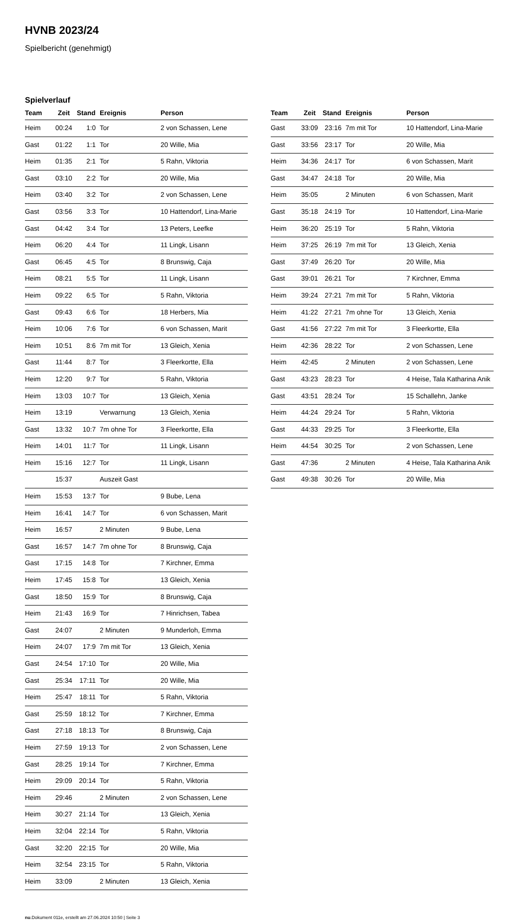HVNB 2023/24
Spielbericht (genehmigt)
Spielverlauf
| Team | Zeit | Stand | Ereignis | Person |
| --- | --- | --- | --- | --- |
| Heim | 00:24 | 1:0 | Tor | 2 von Schassen, Lene |
| Gast | 01:22 | 1:1 | Tor | 20 Wille, Mia |
| Heim | 01:35 | 2:1 | Tor | 5 Rahn, Viktoria |
| Gast | 03:10 | 2:2 | Tor | 20 Wille, Mia |
| Heim | 03:40 | 3:2 | Tor | 2 von Schassen, Lene |
| Gast | 03:56 | 3:3 | Tor | 10 Hattendorf, Lina-Marie |
| Gast | 04:42 | 3:4 | Tor | 13 Peters, Leefke |
| Heim | 06:20 | 4:4 | Tor | 11 Lingk, Lisann |
| Gast | 06:45 | 4:5 | Tor | 8 Brunswig, Caja |
| Heim | 08:21 | 5:5 | Tor | 11 Lingk, Lisann |
| Heim | 09:22 | 6:5 | Tor | 5 Rahn, Viktoria |
| Gast | 09:43 | 6:6 | Tor | 18 Herbers, Mia |
| Heim | 10:06 | 7:6 | Tor | 6 von Schassen, Marit |
| Heim | 10:51 | 8:6 | 7m mit Tor | 13 Gleich, Xenia |
| Gast | 11:44 | 8:7 | Tor | 3 Fleerkortte, Ella |
| Heim | 12:20 | 9:7 | Tor | 5 Rahn, Viktoria |
| Heim | 13:03 | 10:7 | Tor | 13 Gleich, Xenia |
| Heim | 13:19 | | Verwarnung | 13 Gleich, Xenia |
| Gast | 13:32 | 10:7 | 7m ohne Tor | 3 Fleerkortte, Ella |
| Heim | 14:01 | 11:7 | Tor | 11 Lingk, Lisann |
| Heim | 15:16 | 12:7 | Tor | 11 Lingk, Lisann |
| | 15:37 | | Auszeit Gast | |
| Heim | 15:53 | 13:7 | Tor | 9 Bube, Lena |
| Heim | 16:41 | 14:7 | Tor | 6 von Schassen, Marit |
| Heim | 16:57 | | 2 Minuten | 9 Bube, Lena |
| Gast | 16:57 | 14:7 | 7m ohne Tor | 8 Brunswig, Caja |
| Gast | 17:15 | 14:8 | Tor | 7 Kirchner, Emma |
| Heim | 17:45 | 15:8 | Tor | 13 Gleich, Xenia |
| Gast | 18:50 | 15:9 | Tor | 8 Brunswig, Caja |
| Heim | 21:43 | 16:9 | Tor | 7 Hinrichsen, Tabea |
| Gast | 24:07 | | 2 Minuten | 9 Munderloh, Emma |
| Heim | 24:07 | 17:9 | 7m mit Tor | 13 Gleich, Xenia |
| Gast | 24:54 | 17:10 | Tor | 20 Wille, Mia |
| Gast | 25:34 | 17:11 | Tor | 20 Wille, Mia |
| Heim | 25:47 | 18:11 | Tor | 5 Rahn, Viktoria |
| Gast | 25:59 | 18:12 | Tor | 7 Kirchner, Emma |
| Gast | 27:18 | 18:13 | Tor | 8 Brunswig, Caja |
| Heim | 27:59 | 19:13 | Tor | 2 von Schassen, Lene |
| Gast | 28:25 | 19:14 | Tor | 7 Kirchner, Emma |
| Heim | 29:09 | 20:14 | Tor | 5 Rahn, Viktoria |
| Heim | 29:46 | | 2 Minuten | 2 von Schassen, Lene |
| Heim | 30:27 | 21:14 | Tor | 13 Gleich, Xenia |
| Heim | 32:04 | 22:14 | Tor | 5 Rahn, Viktoria |
| Gast | 32:20 | 22:15 | Tor | 20 Wille, Mia |
| Heim | 32:54 | 23:15 | Tor | 5 Rahn, Viktoria |
| Heim | 33:09 | | 2 Minuten | 13 Gleich, Xenia |
| Team | Zeit | Stand | Ereignis | Person |
| --- | --- | --- | --- | --- |
| Gast | 33:09 | 23:16 | 7m mit Tor | 10 Hattendorf, Lina-Marie |
| Gast | 33:56 | 23:17 | Tor | 20 Wille, Mia |
| Heim | 34:36 | 24:17 | Tor | 6 von Schassen, Marit |
| Gast | 34:47 | 24:18 | Tor | 20 Wille, Mia |
| Heim | 35:05 | | 2 Minuten | 6 von Schassen, Marit |
| Gast | 35:18 | 24:19 | Tor | 10 Hattendorf, Lina-Marie |
| Heim | 36:20 | 25:19 | Tor | 5 Rahn, Viktoria |
| Heim | 37:25 | 26:19 | 7m mit Tor | 13 Gleich, Xenia |
| Gast | 37:49 | 26:20 | Tor | 20 Wille, Mia |
| Gast | 39:01 | 26:21 | Tor | 7 Kirchner, Emma |
| Heim | 39:24 | 27:21 | 7m mit Tor | 5 Rahn, Viktoria |
| Heim | 41:22 | 27:21 | 7m ohne Tor | 13 Gleich, Xenia |
| Gast | 41:56 | 27:22 | 7m mit Tor | 3 Fleerkortte, Ella |
| Heim | 42:36 | 28:22 | Tor | 2 von Schassen, Lene |
| Heim | 42:45 | | 2 Minuten | 2 von Schassen, Lene |
| Gast | 43:23 | 28:23 | Tor | 4 Heise, Tala Katharina Anik |
| Gast | 43:51 | 28:24 | Tor | 15 Schallehn, Janke |
| Heim | 44:24 | 29:24 | Tor | 5 Rahn, Viktoria |
| Gast | 44:33 | 29:25 | Tor | 3 Fleerkortte, Ella |
| Heim | 44:54 | 30:25 | Tor | 2 von Schassen, Lene |
| Gast | 47:36 | | 2 Minuten | 4 Heise, Tala Katharina Anik |
| Gast | 49:38 | 30:26 | Tor | 20 Wille, Mia |
nu.Dokument 011e, erstellt am 27.06.2024 10:50 | Seite 3